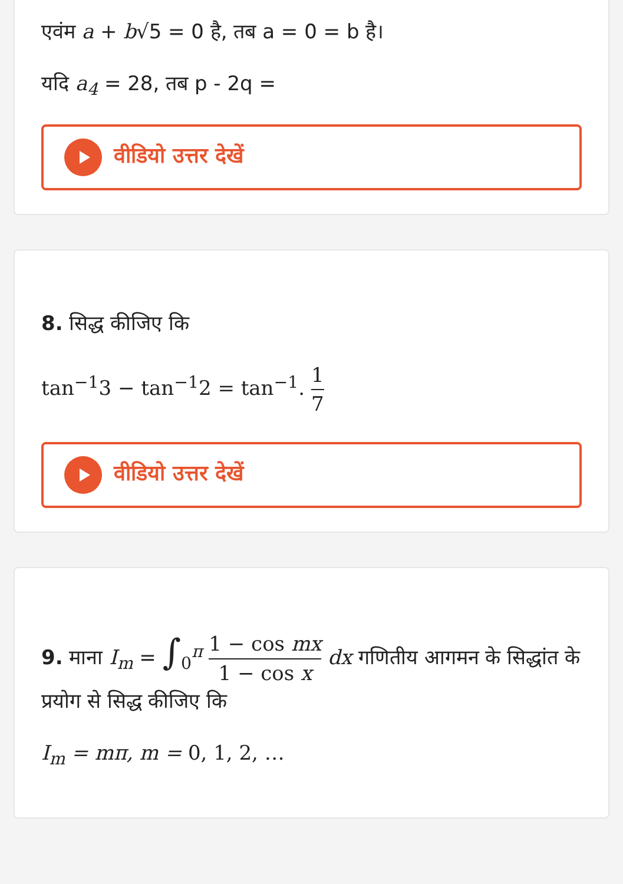एवंम a + b√5 = 0 है, तब a = 0 = b है।
यदि a<sub>4</sub> = 28, तब p - 2q =
वीडियो उत्तर देखें
8. सिद्ध कीजिए कि
tan<sup>−1</sup>3 − tan<sup>−1</sup>2 = tan<sup>−1</sup>. 1 7
वीडियो उत्तर देखें
9. माना I<sub>m</sub> = ∫<sub>0</sub><sup>π</sup> 1 − cos mx 1 − cos x dx गणितीय आगमन के सिद्धांत के प्रयोग से सिद्ध कीजिए कि
I<sub>m</sub> = mπ, m = 0, 1, 2, …